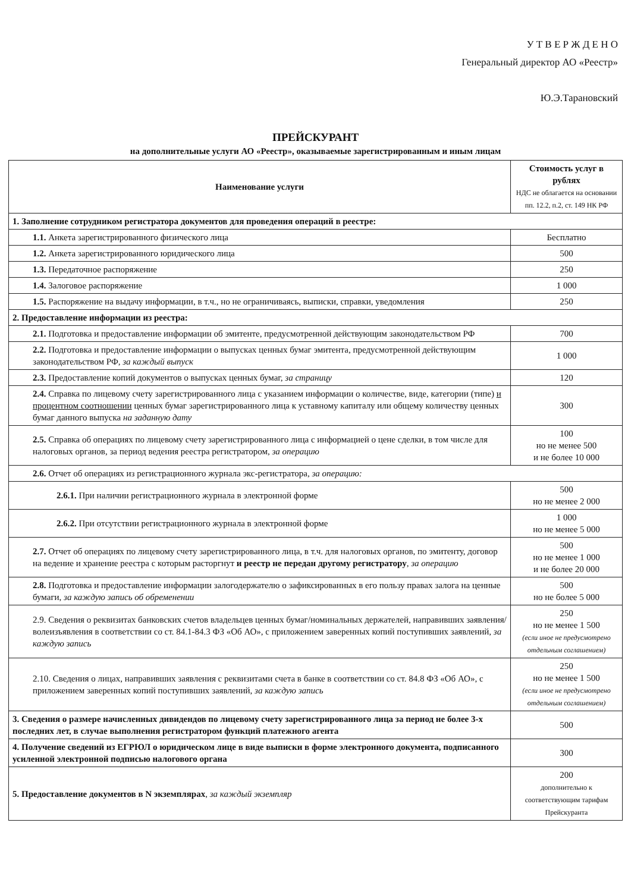У Т В Е Р Ж Д Е Н О
Генеральный директор АО «Реестр»
Ю.Э.Тарановский
ПРЕЙСКУРАНТ
на дополнительные услуги АО «Реестр», оказываемые зарегистрированным и иным лицам
| Наименование услуги | Стоимость услуг в рублях НДС не облагается на основании пп. 12.2, п.2, ст. 149 НК РФ |
| --- | --- |
| 1. Заполнение сотрудником регистратора документов для проведения операций в реестре: | |
| 1.1. Анкета зарегистрированного физического лица | Бесплатно |
| 1.2. Анкета зарегистрированного юридического лица | 500 |
| 1.3. Передаточное распоряжение | 250 |
| 1.4. Залоговое распоряжение | 1 000 |
| 1.5. Распоряжение на выдачу информации, в т.ч., но не ограничиваясь, выписки, справки, уведомления | 250 |
| 2. Предоставление информации из реестра: | |
| 2.1. Подготовка и предоставление информации об эмитенте, предусмотренной действующим законодательством РФ | 700 |
| 2.2. Подготовка и предоставление информации о выпусках ценных бумаг эмитента, предусмотренной действующим законодательством РФ, за каждый выпуск | 1 000 |
| 2.3. Предоставление копий документов о выпусках ценных бумаг, за страницу | 120 |
| 2.4. Справка по лицевому счету зарегистрированного лица с указанием информации о количестве, виде, категории (типе) и процентном соотношении ценных бумаг зарегистрированного лица к уставному капиталу или общему количеству ценных бумаг данного выпуска на заданную дату | 300 |
| 2.5. Справка об операциях по лицевому счету зарегистрированного лица с информацией о цене сделки, в том числе для налоговых органов, за период ведения реестра регистратором, за операцию | 100 но не менее 500 и не более 10 000 |
| 2.6. Отчет об операциях из регистрационного журнала экс-регистратора, за операцию: | |
| 2.6.1. При наличии регистрационного журнала в электронной форме | 500 но не менее 2 000 |
| 2.6.2. При отсутствии регистрационного журнала в электронной форме | 1 000 но не менее 5 000 |
| 2.7. Отчет об операциях по лицевому счету зарегистрированного лица, в т.ч. для налоговых органов, по эмитенту, договор на ведение и хранение реестра с которым расторгнут и реестр не передан другому регистратору , за операцию | 500 но не менее 1 000 и не более 20 000 |
| 2.8. Подготовка и предоставление информации залогодержателю о зафиксированных в его пользу правах залога на ценные бумаги, за каждую запись об обременении | 500 но не более 5 000 |
| 2.9. Сведения о реквизитах банковских счетов владельцев ценных бумаг/номинальных держателей, направивших заявления/волеизъявления в соответствии со ст. 84.1-84.3 ФЗ «Об АО», с приложением заверенных копий поступивших заявлений, за каждую запись | 250 но не менее 1 500 (если иное не предусмотрено отдельным соглашением) |
| 2.10. Сведения о лицах, направивших заявления с реквизитами счета в банке в соответствии со ст. 84.8 ФЗ «Об АО», с приложением заверенных копий поступивших заявлений, за каждую запись | 250 но не менее 1 500 (если иное не предусмотрено отдельным соглашением) |
| 3. Сведения о размере начисленных дивидендов по лицевому счету зарегистрированного лица за период не более 3-х последних лет, в случае выполнения регистратором функций платежного агента | 500 |
| 4. Получение сведений из ЕГРЮЛ о юридическом лице в виде выписки в форме электронного документа, подписанного усиленной электронной подписью налогового органа | 300 |
| 5. Предоставление документов в N экземплярах , за каждый экземпляр | 200 дополнительно к соответствующим тарифам Прейскуранта |